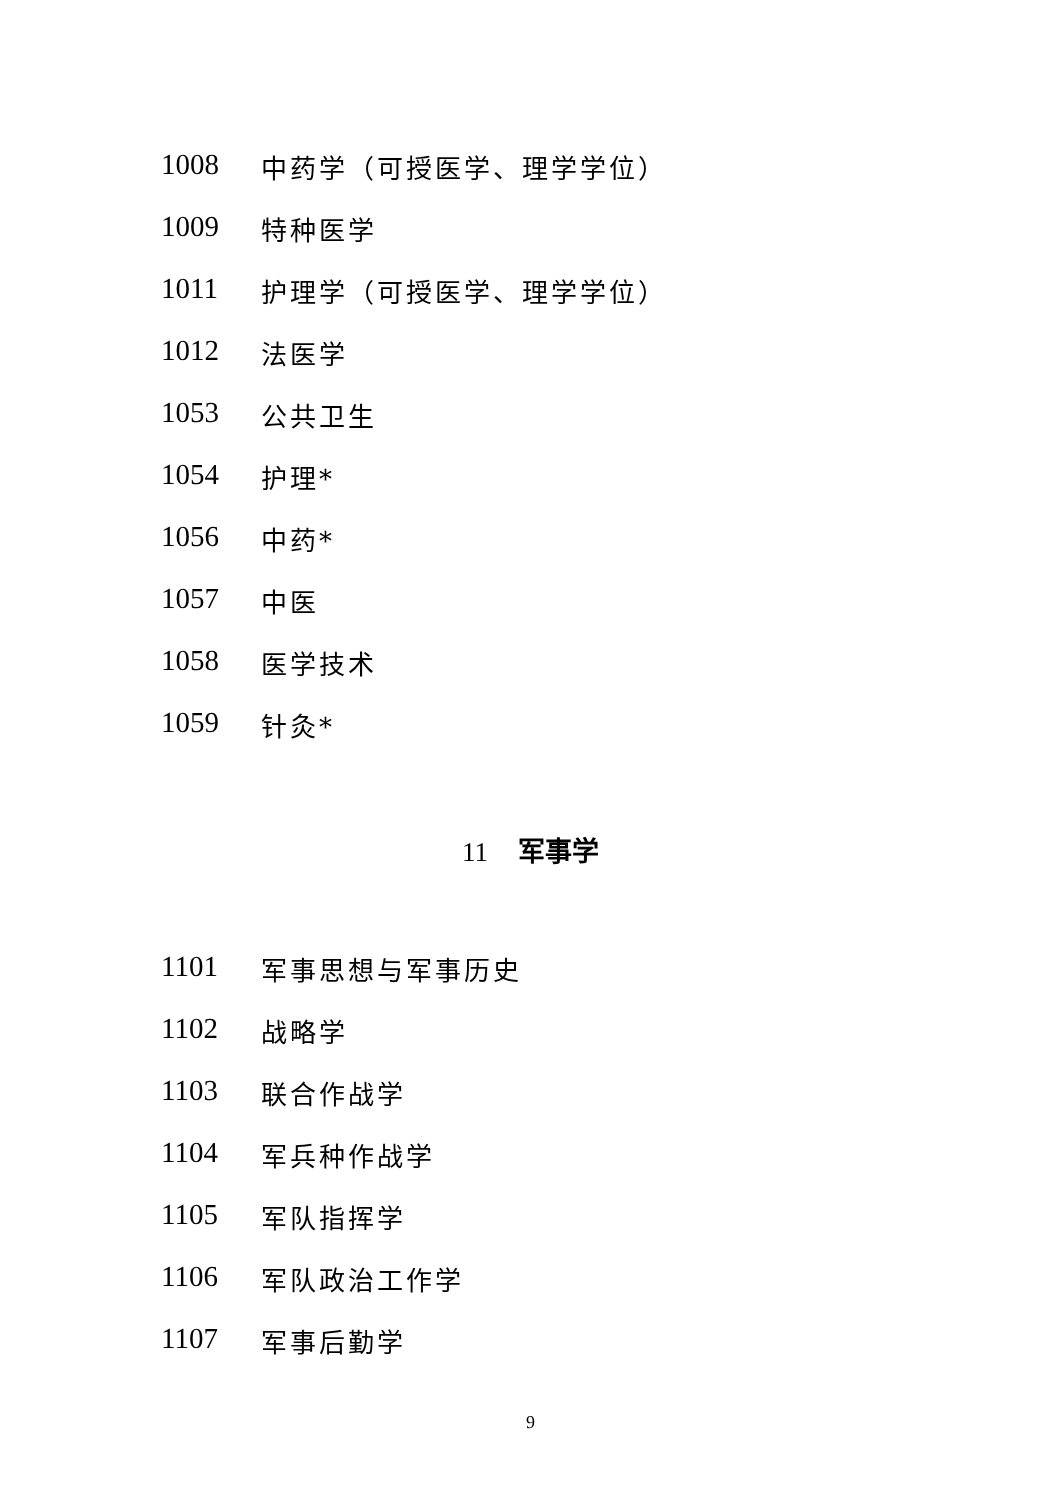1008 中药学（可授医学、理学学位）
1009 特种医学
1011 护理学（可授医学、理学学位）
1012 法医学
1053 公共卫生
1054 护理*
1056 中药*
1057 中医
1058 医学技术
1059 针灸*
11 军事学
1101 军事思想与军事历史
1102 战略学
1103 联合作战学
1104 军兵种作战学
1105 军队指挥学
1106 军队政治工作学
1107 军事后勤学
9